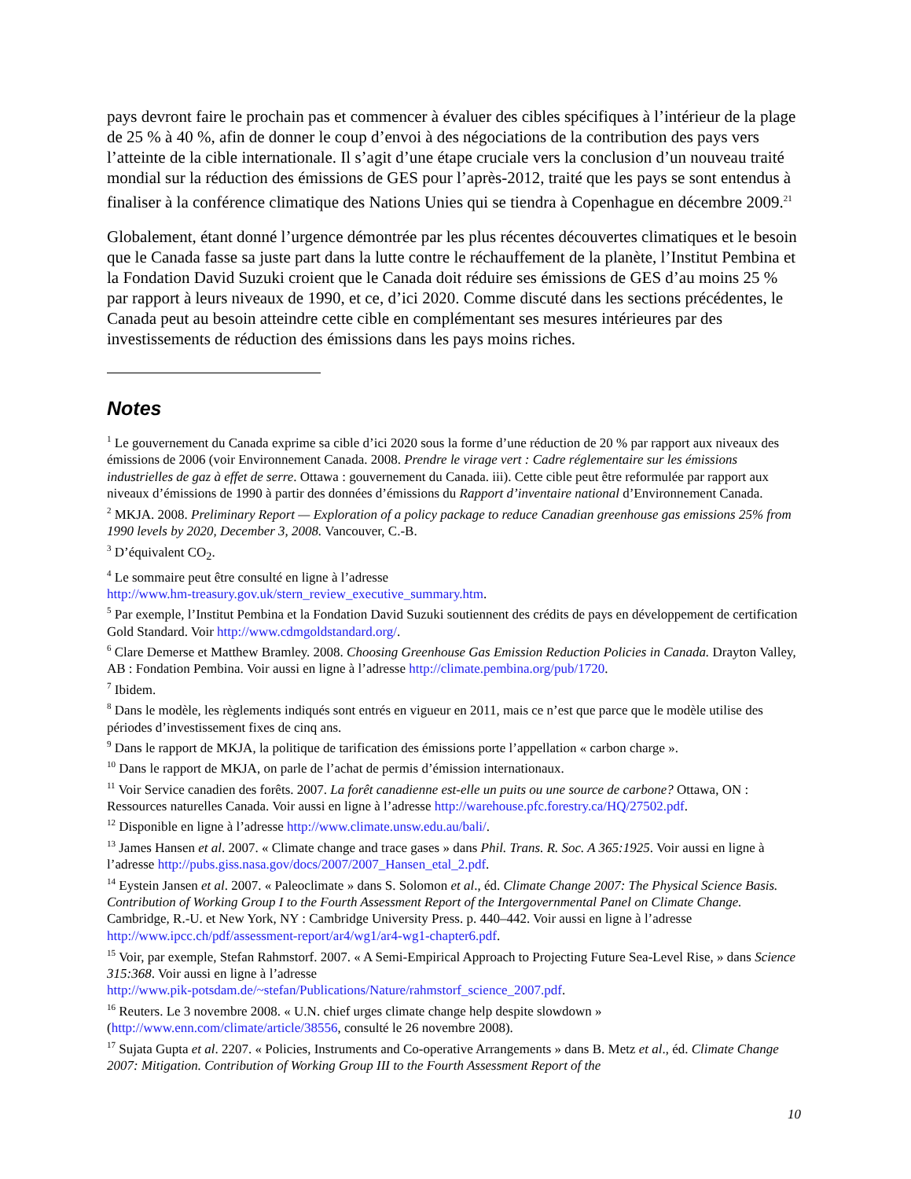pays devront faire le prochain pas et commencer à évaluer des cibles spécifiques à l’intérieur de la plage de 25 % à 40 %, afin de donner le coup d’envoi à des négociations de la contribution des pays vers l’atteinte de la cible internationale. Il s’agit d’une étape cruciale vers la conclusion d’un nouveau traité mondial sur la réduction des émissions de GES pour l’après-2012, traité que les pays se sont entendus à finaliser à la conférence climatique des Nations Unies qui se tiendra à Copenhague en décembre 2009.<sup>21</sup>
Globalement, étant donné l’urgence démontrée par les plus récentes découvertes climatiques et le besoin que le Canada fasse sa juste part dans la lutte contre le réchauffement de la planète, l’Institut Pembina et la Fondation David Suzuki croient que le Canada doit réduire ses émissions de GES d’au moins 25 % par rapport à leurs niveaux de 1990, et ce, d’ici 2020. Comme discuté dans les sections précédentes, le Canada peut au besoin atteindre cette cible en complémentant ses mesures intérieures par des investissements de réduction des émissions dans les pays moins riches.
Notes
<sup>1</sup> Le gouvernement du Canada exprime sa cible d’ici 2020 sous la forme d’une réduction de 20 % par rapport aux niveaux des émissions de 2006 (voir Environnement Canada. 2008. Prendre le virage vert : Cadre réglementaire sur les émissions industrielles de gaz à effet de serre. Ottawa : gouvernement du Canada. iii). Cette cible peut être reformulée par rapport aux niveaux d’émissions de 1990 à partir des données d’émissions du Rapport d’inventaire national d’Environnement Canada.
<sup>2</sup> MKJA. 2008. Preliminary Report — Exploration of a policy package to reduce Canadian greenhouse gas emissions 25% from 1990 levels by 2020, December 3, 2008. Vancouver, C.-B.
<sup>3</sup> D’équivalent CO<sub>2</sub>.
<sup>4</sup> Le sommaire peut être consulté en ligne à l’adresse
http://www.hm-treasury.gov.uk/stern_review_executive_summary.htm.
<sup>5</sup> Par exemple, l’Institut Pembina et la Fondation David Suzuki soutiennent des crédits de pays en développement de certification Gold Standard. Voir http://www.cdmgoldstandard.org/.
<sup>6</sup> Clare Demerse et Matthew Bramley. 2008. Choosing Greenhouse Gas Emission Reduction Policies in Canada. Drayton Valley, AB : Fondation Pembina. Voir aussi en ligne à l’adresse http://climate.pembina.org/pub/1720.
<sup>7</sup> Ibidem.
<sup>8</sup> Dans le modèle, les règlements indiqués sont entrés en vigueur en 2011, mais ce n’est que parce que le modèle utilise des périodes d’investissement fixes de cinq ans.
<sup>9</sup> Dans le rapport de MKJA, la politique de tarification des émissions porte l’appellation « carbon charge ».
<sup>10</sup> Dans le rapport de MKJA, on parle de l’achat de permis d’émission internationaux.
<sup>11</sup> Voir Service canadien des forêts. 2007. La forêt canadienne est-elle un puits ou une source de carbone? Ottawa, ON : Ressources naturelles Canada. Voir aussi en ligne à l’adresse http://warehouse.pfc.forestry.ca/HQ/27502.pdf.
<sup>12</sup> Disponible en ligne à l’adresse http://www.climate.unsw.edu.au/bali/.
<sup>13</sup> James Hansen et al. 2007. « Climate change and trace gases » dans Phil. Trans. R. Soc. A 365:1925. Voir aussi en ligne à l’adresse http://pubs.giss.nasa.gov/docs/2007/2007_Hansen_etal_2.pdf.
<sup>14</sup> Eystein Jansen et al. 2007. « Paleoclimate » dans S. Solomon et al., éd. Climate Change 2007: The Physical Science Basis. Contribution of Working Group I to the Fourth Assessment Report of the Intergovernmental Panel on Climate Change. Cambridge, R.-U. et New York, NY : Cambridge University Press. p. 440–442. Voir aussi en ligne à l’adresse http://www.ipcc.ch/pdf/assessment-report/ar4/wg1/ar4-wg1-chapter6.pdf.
<sup>15</sup> Voir, par exemple, Stefan Rahmstorf. 2007. « A Semi-Empirical Approach to Projecting Future Sea-Level Rise, » dans Science 315:368. Voir aussi en ligne à l’adresse
http://www.pik-potsdam.de/~stefan/Publications/Nature/rahmstorf_science_2007.pdf.
<sup>16</sup> Reuters. Le 3 novembre 2008. « U.N. chief urges climate change help despite slowdown » (http://www.enn.com/climate/article/38556, consulté le 26 novembre 2008).
<sup>17</sup> Sujata Gupta et al. 2207. « Policies, Instruments and Co-operative Arrangements » dans B. Metz et al., éd. Climate Change 2007: Mitigation. Contribution of Working Group III to the Fourth Assessment Report of the
10